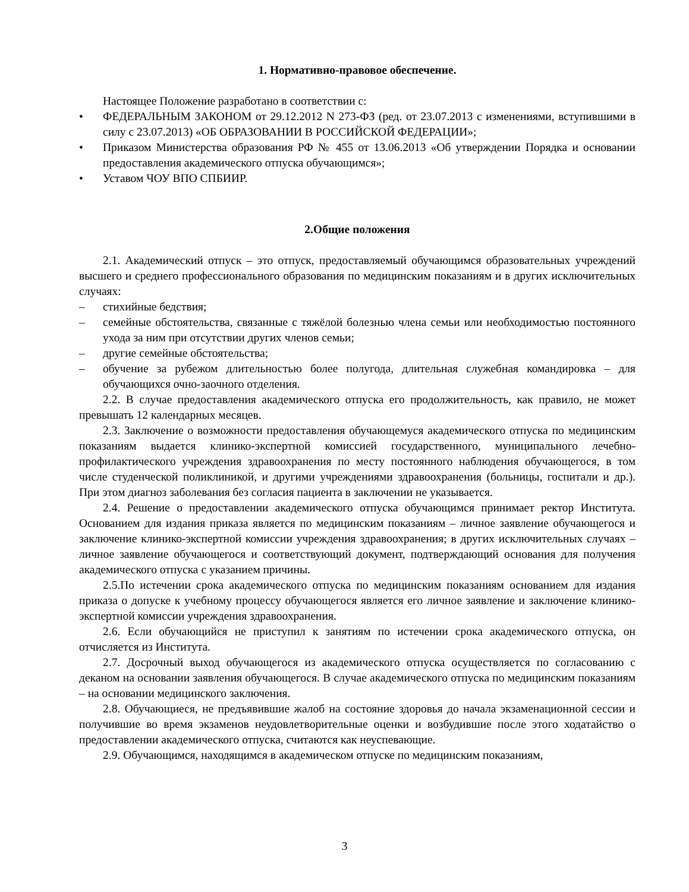1. Нормативно-правовое обеспечение.
Настоящее Положение разработано в соответствии с:
• ФЕДЕРАЛЬНЫМ ЗАКОНОМ от 29.12.2012 N 273-ФЗ (ред. от 23.07.2013 с изменениями, вступившими в силу с 23.07.2013) «ОБ ОБРАЗОВАНИИ В РОССИЙСКОЙ ФЕДЕРАЦИИ»;
• Приказом Министерства образования РФ № 455 от 13.06.2013 «Об утверждении Порядка и основании предоставления академического отпуска обучающимся»;
• Уставом ЧОУ ВПО СПБИИР.
2.Общие положения
2.1. Академический отпуск – это отпуск, предоставляемый обучающимся образовательных учреждений высшего и среднего профессионального образования по медицинским показаниям и в других исключительных случаях:
– стихийные бедствия;
– семейные обстоятельства, связанные с тяжёлой болезнью члена семьи или необходимостью постоянного ухода за ним при отсутствии других членов семьи;
– другие семейные обстоятельства;
– обучение за рубежом длительностью более полугода, длительная служебная командировка – для обучающихся очно-заочного отделения.
2.2. В случае предоставления академического отпуска его продолжительность, как правило, не может превышать 12 календарных месяцев.
2.3. Заключение о возможности предоставления обучающемуся академического отпуска по медицинским показаниям выдается клинико-экспертной комиссией государственного, муниципального лечебно-профилактического учреждения здравоохранения по месту постоянного наблюдения обучающегося, в том числе студенческой поликлиникой, и другими учреждениями здравоохранения (больницы, госпитали и др.). При этом диагноз заболевания без согласия пациента в заключении не указывается.
2.4. Решение о предоставлении академического отпуска обучающимся принимает ректор Института. Основанием для издания приказа является по медицинским показаниям – личное заявление обучающегося и заключение клинико-экспертной комиссии учреждения здравоохранения; в других исключительных случаях – личное заявление обучающегося и соответствующий документ, подтверждающий основания для получения академического отпуска с указанием причины.
2.5.По истечении срока академического отпуска по медицинским показаниям основанием для издания приказа о допуске к учебному процессу обучающегося является его личное заявление и заключение клинико-экспертной комиссии учреждения здравоохранения.
2.6. Если обучающийся не приступил к занятиям по истечении срока академического отпуска, он отчисляется из Института.
2.7. Досрочный выход обучающегося из академического отпуска осуществляется по согласованию с деканом на основании заявления обучающегося. В случае академического отпуска по медицинским показаниям – на основании медицинского заключения.
2.8. Обучающиеся, не предъявившие жалоб на состояние здоровья до начала экзаменационной сессии и получившие во время экзаменов неудовлетворительные оценки и возбудившие после этого ходатайство о предоставлении академического отпуска, считаются как неуспевающие.
2.9. Обучающимся, находящимся в академическом отпуске по медицинским показаниям,
3